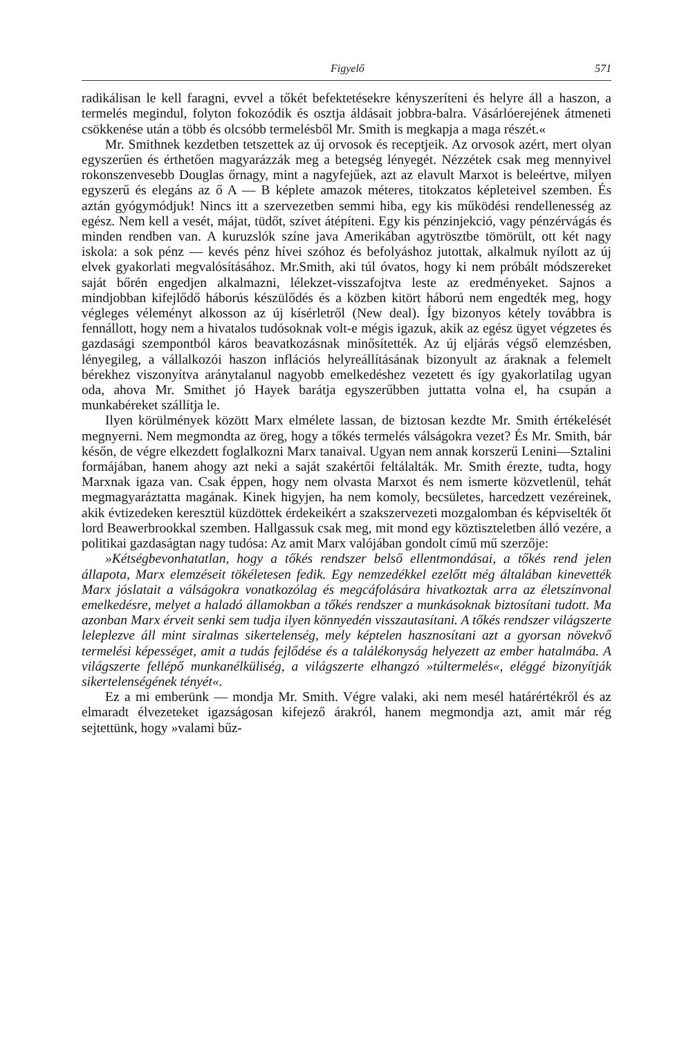Figyelő 571
radikálisan le kell faragni, evvel a tőkét befektetésekre kényszeríteni és helyre áll a haszon, a termelés megindul, folyton fokozódik és osztja áldásait jobbra-balra. Vásárlóerejének átmeneti csökkenése után a több és olcsóbb termelésből Mr. Smith is megkapja a maga részét.«
Mr. Smithnek kezdetben tetszettek az új orvosok és receptjeik. Az orvosok azért, mert olyan egyszerűen és érthetően magyarázzák meg a betegség lényegét. Nézzétek csak meg mennyivel rokonszenvesebb Douglas őrnagy, mint a nagyfejűek, azt az elavult Marxot is beleértve, milyen egyszerű és elegáns az ő A — B képlete amazok méteres, titokzatos képleteivel szemben. És aztán gyógymódjuk! Nincs itt a szervezetben semmi hiba, egy kis működési rendellenesség az egész. Nem kell a vesét, májat, tüdőt, szívet átépíteni. Egy kis pénzinjekció, vagy pénzérvágás és minden rendben van. A kuruzslók színe java Amerikában agytrösztbe tömörült, ott két nagy iskola: a sok pénz — kevés pénz hívei szóhoz és befolyáshoz jutottak, alkalmuk nyílott az új elvek gyakorlati megvalósításához. Mr.Smith, aki túl óvatos, hogy ki nem próbált módszereket saját bőrén engedjen alkalmazni, lélekzet-visszafojtva leste az eredményeket. Sajnos a mindjobban kifejlődő háborús készülődés és a közben kitört háború nem engedték meg, hogy végleges véleményt alkosson az új kísérletről (New deal). Így bizonyos kétely továbbra is fennállott, hogy nem a hivatalos tudósoknak volt-e mégis igazuk, akik az egész ügyet végzetes és gazdasági szempontból káros beavatkozásnak minősítették. Az új eljárás végső elemzésben, lényegileg, a vállalkozói haszon inflációs helyreállításának bizonyult az áraknak a felemelt bérekhez viszonyítva aránytalanul nagyobb emelkedéshez vezetett és így gyakorlatilag ugyan oda, ahova Mr. Smithet jó Hayek barátja egyszerűbben juttatta volna el, ha csupán a munkabéreket szállítja le.
Ilyen körülmények között Marx elmélete lassan, de biztosan kezdte Mr. Smith értékelését megnyerni. Nem megmondta az öreg, hogy a tőkés termelés válságokra vezet? És Mr. Smith, bár későn, de végre elkezdett foglalkozni Marx tanaival. Ugyan nem annak korszerű Lenini—Sztalini formájában, hanem ahogy azt neki a saját szakértői feltálalták. Mr. Smith érezte, tudta, hogy Marxnak igaza van. Csak éppen, hogy nem olvasta Marxot és nem ismerte közvetlenül, tehát megmagyaráztatta magának. Kinek higyjen, ha nem komoly, becsületes, harcedzett vezéreinek, akik évtizedeken keresztül küzdöttek érdekeikért a szakszervezeti mozgalomban és képviselték őt lord Beawerbrookkal szemben. Hallgassuk csak meg, mit mond egy köztiszteletben álló vezére, a politikai gazdaságtan nagy tudósa: Az amit Marx valójában gondolt című mű szerzője:
»Kétségbevonhatatlan, hogy a tőkés rendszer belső ellentmondásai, a tőkés rend jelen állapota, Marx elemzéseit tökéletesen fedik. Egy nemzedékkel ezelőtt még általában kinevették Marx jóslatait a válságokra vonatkozólag és megcáfolására hivatkoztak arra az életszínvonal emelkedésre, melyet a haladó államokban a tőkés rendszer a munkásoknak biztosítani tudott. Ma azonban Marx érveit senki sem tudja ilyen könnyedén visszautasítani. A tőkés rendszer világszerte leleplezve áll mint siralmas sikertelenség, mely képtelen hasznosítani azt a gyorsan növekvő termelési képességet, amit a tudás fejlődése és a találékonyság helyezett az ember hatalmába. A világszerte fellépő munkanélküliség, a világszerte elhangzó »túltermelés«, eléggé bizonyítják sikertelenségének tényét«.
Ez a mi emberünk — mondja Mr. Smith. Végre valaki, aki nem mesél határértékről és az elmaradt élvezeteket igazságosan kifejező árakról, hanem megmondja azt, amit már rég sejtettünk, hogy »valami bűz-